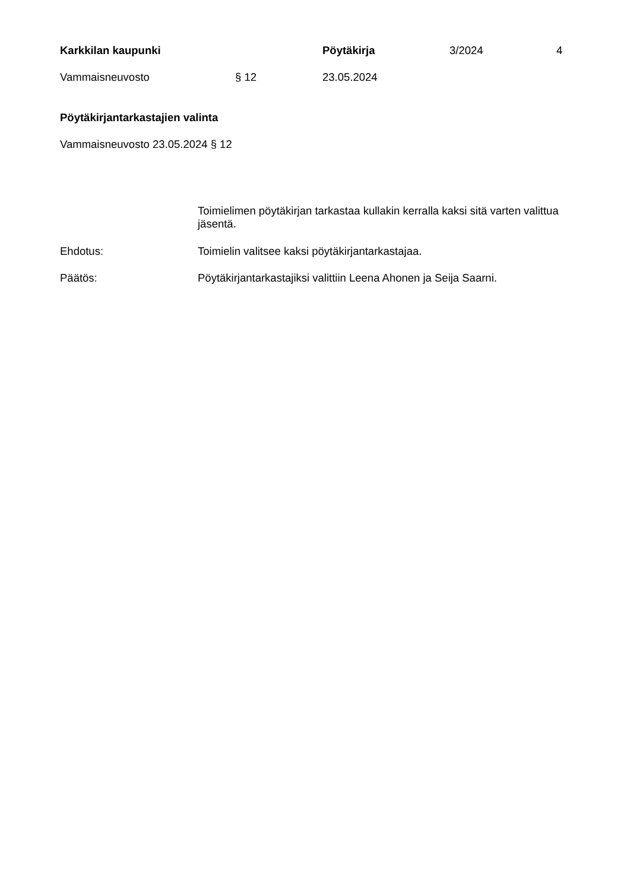Karkkilan kaupunki Pöytäkirja 3/2024 4
Vammaisneuvosto § 12 23.05.2024
Pöytäkirjantarkastajien valinta
Vammaisneuvosto 23.05.2024 § 12
Toimielimen pöytäkirjan tarkastaa kullakin kerralla kaksi sitä varten valittua jäsentä.
Ehdotus: Toimielin valitsee kaksi pöytäkirjantarkastajaa.
Päätös: Pöytäkirjantarkastajiksi valittiin Leena Ahonen ja Seija Saarni.